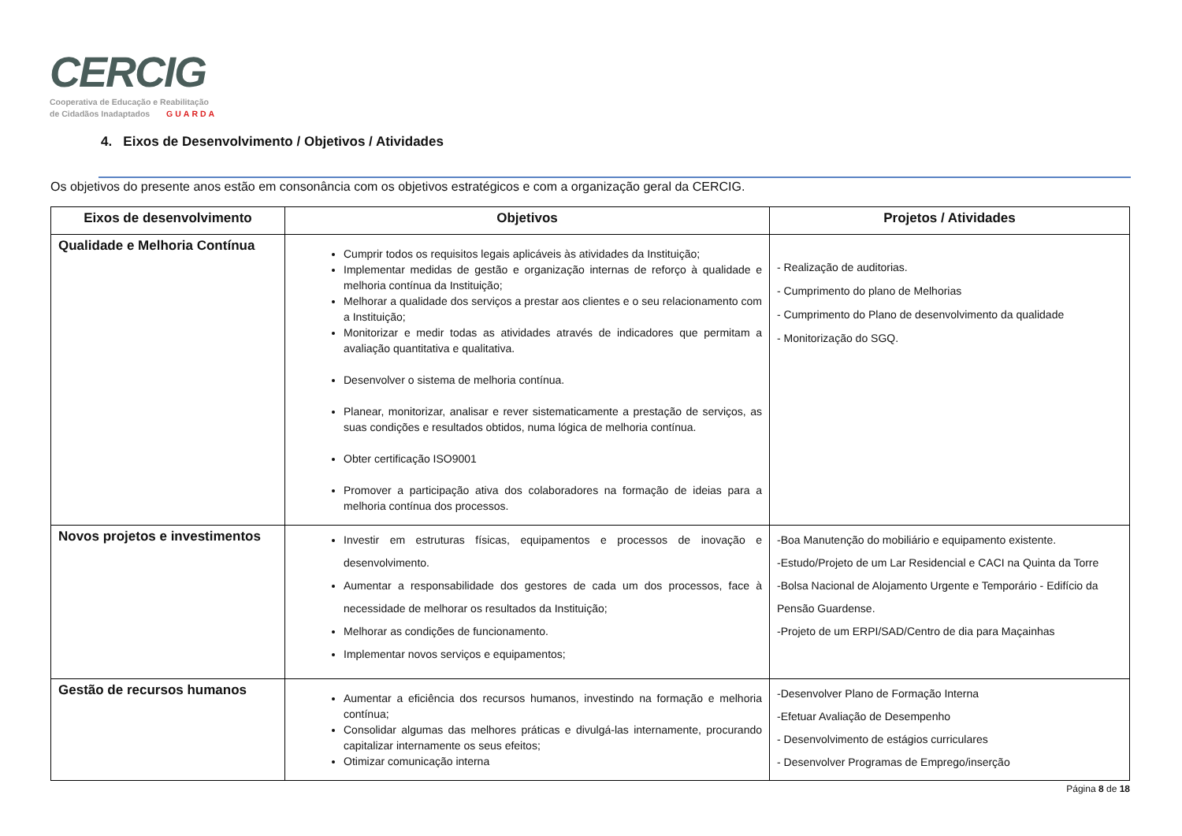CERCIG
Cooperativa de Educação e Reabilitação
de Cidadãos Inadaptados GUARDA
4. Eixos de Desenvolvimento / Objetivos / Atividades
Os objetivos do presente anos estão em consonância com os objetivos estratégicos e com a organização geral da CERCIG.
| Eixos de desenvolvimento | Objetivos | Projetos / Atividades |
| --- | --- | --- |
| Qualidade e Melhoria Contínua | Cumprir todos os requisitos legais aplicáveis às atividades da Instituição; Implementar medidas de gestão e organização internas de reforço à qualidade e melhoria contínua da Instituição; Melhorar a qualidade dos serviços a prestar aos clientes e o seu relacionamento com a Instituição; Monitorizar e medir todas as atividades através de indicadores que permitam a avaliação quantitativa e qualitativa. Desenvolver o sistema de melhoria contínua. Planear, monitorizar, analisar e rever sistematicamente a prestação de serviços, as suas condições e resultados obtidos, numa lógica de melhoria contínua. Obter certificação ISO9001 Promover a participação ativa dos colaboradores na formação de ideias para a melhoria contínua dos processos. | - Realização de auditorias. - Cumprimento do plano de Melhorias - Cumprimento do Plano de desenvolvimento da qualidade - Monitorização do SGQ. |
| Novos projetos e investimentos | Investir em estruturas físicas, equipamentos e processos de inovação e desenvolvimento. Aumentar a responsabilidade dos gestores de cada um dos processos, face à necessidade de melhorar os resultados da Instituição; Melhorar as condições de funcionamento. Implementar novos serviços e equipamentos; | -Boa Manutenção do mobiliário e equipamento existente. -Estudo/Projeto de um Lar Residencial e CACI na Quinta da Torre -Bolsa Nacional de Alojamento Urgente e Temporário - Edifício da Pensão Guardense. -Projeto de um ERPI/SAD/Centro de dia para Maçainhas |
| Gestão de recursos humanos | Aumentar a eficiência dos recursos humanos, investindo na formação e melhoria contínua; Consolidar algumas das melhores práticas e divulgá-las internamente, procurando capitalizar internamente os seus efeitos; Otimizar comunicação interna | -Desenvolver Plano de Formação Interna -Efetuar Avaliação de Desempenho - Desenvolvimento de estágios curriculares - Desenvolver Programas de Emprego/inserção |
Página 8 de 18